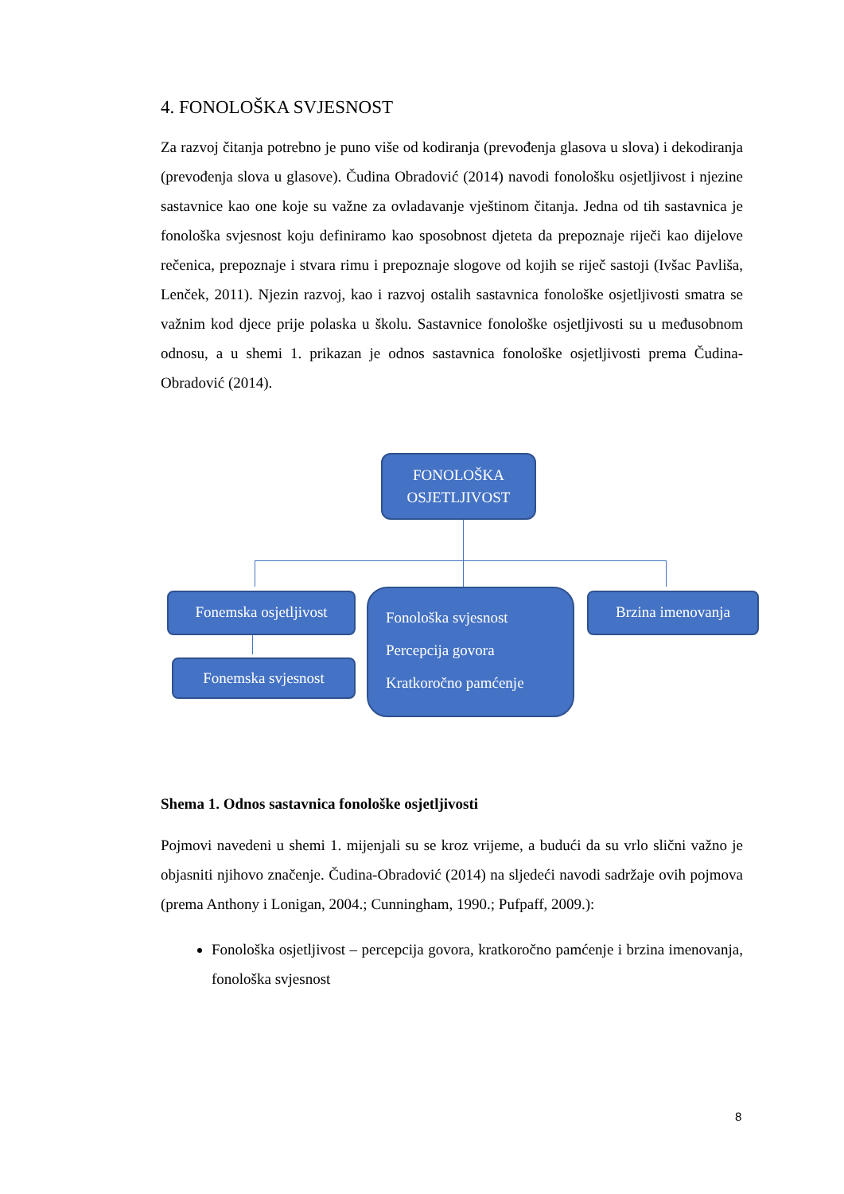4. FONOLOŠKA SVJESNOST
Za razvoj čitanja potrebno je puno više od kodiranja (prevođenja glasova u slova) i dekodiranja (prevođenja slova u glasove). Čudina Obradović (2014) navodi fonološku osjetljivost i njezine sastavnice kao one koje su važne za ovladavanje vještinom čitanja. Jedna od tih sastavnica je fonološka svjesnost koju definiramo kao sposobnost djeteta da prepoznaje riječi kao dijelove rečenica, prepoznaje i stvara rimu i prepoznaje slogove od kojih se riječ sastoji (Ivšac Pavliša, Lenček, 2011). Njezin razvoj, kao i razvoj ostalih sastavnica fonološke osjetljivosti smatra se važnim kod djece prije polaska u školu. Sastavnice fonološke osjetljivosti su u međusobnom odnosu, a u shemi 1. prikazan je odnos sastavnica fonološke osjetljivosti prema Čudina-Obradović (2014).
FONOLOŠKA
OSJETLJIVOST
Fonemska osjetljivost
Fonemska svjesnost
Fonološka svjesnost
Percepcija govora
Kratkoročno pamćenje
Brzina imenovanja
Shema 1. Odnos sastavnica fonološke osjetljivosti
Pojmovi navedeni u shemi 1. mijenjali su se kroz vrijeme, a budući da su vrlo slični važno je objasniti njihovo značenje. Čudina-Obradović (2014) na sljedeći navodi sadržaje ovih pojmova (prema Anthony i Lonigan, 2004.; Cunningham, 1990.; Pufpaff, 2009.):
Fonološka osjetljivost – percepcija govora, kratkoročno pamćenje i brzina imenovanja, fonološka svjesnost
8